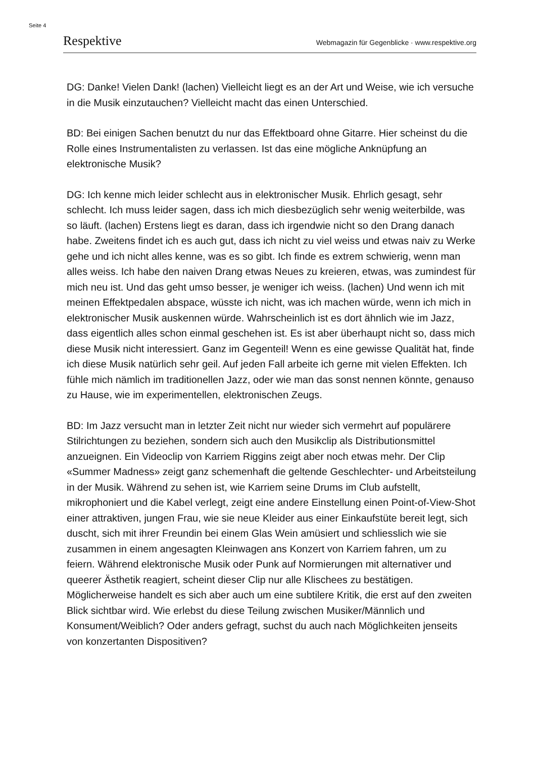Seite 4
Respektive Webmagazin für Gegenblicke · www.respektive.org
DG: Danke! Vielen Dank! (lachen) Vielleicht liegt es an der Art und Weise, wie ich versuche in die Musik einzutauchen? Vielleicht macht das einen Unterschied.
BD: Bei einigen Sachen benutzt du nur das Effektboard ohne Gitarre. Hier scheinst du die Rolle eines Instrumentalisten zu verlassen. Ist das eine mögliche Anknüpfung an elektronische Musik?
DG: Ich kenne mich leider schlecht aus in elektronischer Musik. Ehrlich gesagt, sehr schlecht. Ich muss leider sagen, dass ich mich diesbezüglich sehr wenig weiterbilde, was so läuft. (lachen) Erstens liegt es daran, dass ich irgendwie nicht so den Drang danach habe. Zweitens findet ich es auch gut, dass ich nicht zu viel weiss und etwas naiv zu Werke gehe und ich nicht alles kenne, was es so gibt. Ich finde es extrem schwierig, wenn man alles weiss. Ich habe den naiven Drang etwas Neues zu kreieren, etwas, was zumindest für mich neu ist. Und das geht umso besser, je weniger ich weiss. (lachen) Und wenn ich mit meinen Effektpedalen abspace, wüsste ich nicht, was ich machen würde, wenn ich mich in elektronischer Musik auskennen würde. Wahrscheinlich ist es dort ähnlich wie im Jazz, dass eigentlich alles schon einmal geschehen ist. Es ist aber überhaupt nicht so, dass mich diese Musik nicht interessiert. Ganz im Gegenteil! Wenn es eine gewisse Qualität hat, finde ich diese Musik natürlich sehr geil. Auf jeden Fall arbeite ich gerne mit vielen Effekten. Ich fühle mich nämlich im traditionellen Jazz, oder wie man das sonst nennen könnte, genauso zu Hause, wie im experimentellen, elektronischen Zeugs.
BD: Im Jazz versucht man in letzter Zeit nicht nur wieder sich vermehrt auf populärere Stilrichtungen zu beziehen, sondern sich auch den Musikclip als Distributionsmittel anzueignen. Ein Videoclip von Karriem Riggins zeigt aber noch etwas mehr. Der Clip «Summer Madness» zeigt ganz schemenhaft die geltende Geschlechter- und Arbeitsteilung in der Musik. Während zu sehen ist, wie Karriem seine Drums im Club aufstellt, mikrophoniert und die Kabel verlegt, zeigt eine andere Einstellung einen Point-of-View-Shot einer attraktiven, jungen Frau, wie sie neue Kleider aus einer Einkaufstüte bereit legt, sich duscht, sich mit ihrer Freundin bei einem Glas Wein amüsiert und schliesslich wie sie zusammen in einem angesagten Kleinwagen ans Konzert von Karriem fahren, um zu feiern. Während elektronische Musik oder Punk auf Normierungen mit alternativer und queerer Ästhetik reagiert, scheint dieser Clip nur alle Klischees zu bestätigen. Möglicherweise handelt es sich aber auch um eine subtilere Kritik, die erst auf den zweiten Blick sichtbar wird. Wie erlebst du diese Teilung zwischen Musiker/Männlich und Konsument/Weiblich? Oder anders gefragt, suchst du auch nach Möglichkeiten jenseits von konzertanten Dispositiven?